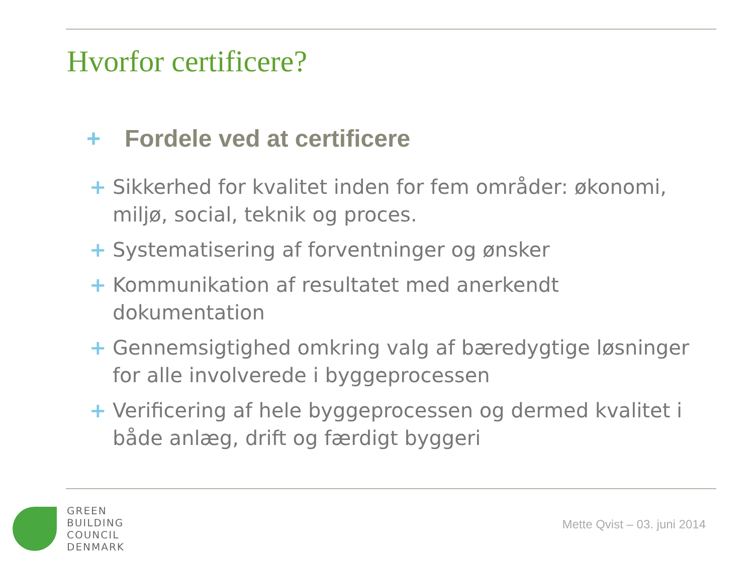Hvorfor certificere?
+ Fordele ved at certificere
+ Sikkerhed for kvalitet inden for fem områder: økonomi, miljø, social, teknik og proces.
+ Systematisering af forventninger og ønsker
+ Kommunikation af resultatet med anerkendt dokumentation
+ Gennemsigtighed omkring valg af bæredygtige løsninger for alle involverede i byggeprocessen
+ Verificering af hele byggeprocessen og dermed kvalitet i både anlæg, drift og færdigt byggeri
GREEN
BUILDING
COUNCIL
DENMARK
Mette Qvist – 03. juni 2014